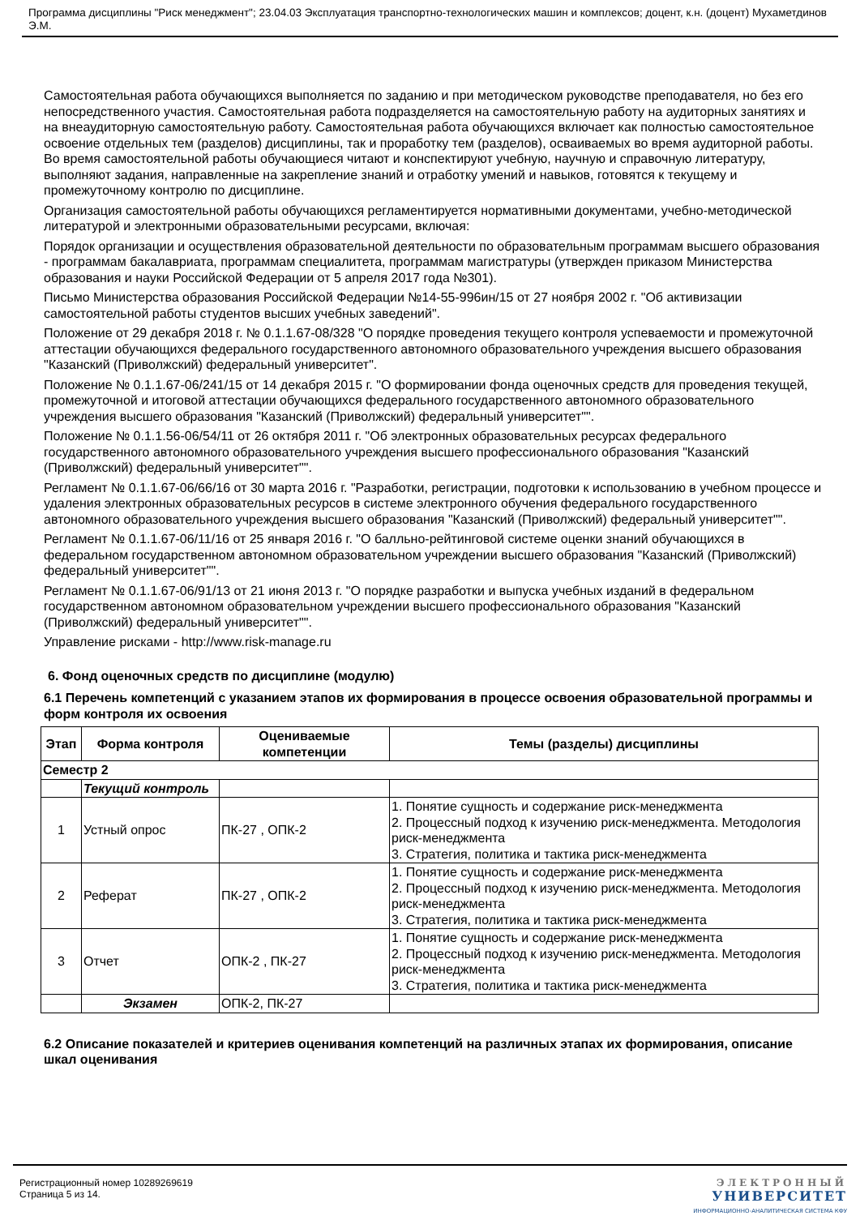Программа дисциплины "Риск менеджмент"; 23.04.03 Эксплуатация транспортно-технологических машин и комплексов; доцент, к.н. (доцент) Мухаметдинов Э.М.
Самостоятельная работа обучающихся выполняется по заданию и при методическом руководстве преподавателя, но без его непосредственного участия. Самостоятельная работа подразделяется на самостоятельную работу на аудиторных занятиях и на внеаудиторную самостоятельную работу. Самостоятельная работа обучающихся включает как полностью самостоятельное освоение отдельных тем (разделов) дисциплины, так и проработку тем (разделов), осваиваемых во время аудиторной работы. Во время самостоятельной работы обучающиеся читают и конспектируют учебную, научную и справочную литературу, выполняют задания, направленные на закрепление знаний и отработку умений и навыков, готовятся к текущему и промежуточному контролю по дисциплине.
Организация самостоятельной работы обучающихся регламентируется нормативными документами, учебно-методической литературой и электронными образовательными ресурсами, включая:
Порядок организации и осуществления образовательной деятельности по образовательным программам высшего образования - программам бакалавриата, программам специалитета, программам магистратуры (утвержден приказом Министерства образования и науки Российской Федерации от 5 апреля 2017 года №301).
Письмо Министерства образования Российской Федерации №14-55-996ин/15 от 27 ноября 2002 г. "Об активизации самостоятельной работы студентов высших учебных заведений".
Положение от 29 декабря 2018 г. № 0.1.1.67-08/328 "О порядке проведения текущего контроля успеваемости и промежуточной аттестации обучающихся федерального государственного автономного образовательного учреждения высшего образования "Казанский (Приволжский) федеральный университет".
Положение № 0.1.1.67-06/241/15 от 14 декабря 2015 г. "О формировании фонда оценочных средств для проведения текущей, промежуточной и итоговой аттестации обучающихся федерального государственного автономного образовательного учреждения высшего образования "Казанский (Приволжский) федеральный университет"".
Положение № 0.1.1.56-06/54/11 от 26 октября 2011 г. "Об электронных образовательных ресурсах федерального государственного автономного образовательного учреждения высшего профессионального образования "Казанский (Приволжский) федеральный университет"".
Регламент № 0.1.1.67-06/66/16 от 30 марта 2016 г. "Разработки, регистрации, подготовки к использованию в учебном процессе и удаления электронных образовательных ресурсов в системе электронного обучения федерального государственного автономного образовательного учреждения высшего образования "Казанский (Приволжский) федеральный университет"".
Регламент № 0.1.1.67-06/11/16 от 25 января 2016 г. "О балльно-рейтинговой системе оценки знаний обучающихся в федеральном государственном автономном образовательном учреждении высшего образования "Казанский (Приволжский) федеральный университет"".
Регламент № 0.1.1.67-06/91/13 от 21 июня 2013 г. "О порядке разработки и выпуска учебных изданий в федеральном государственном автономном образовательном учреждении высшего профессионального образования "Казанский (Приволжский) федеральный университет"".
Управление рисками - http://www.risk-manage.ru
6. Фонд оценочных средств по дисциплине (модулю)
6.1 Перечень компетенций с указанием этапов их формирования в процессе освоения образовательной программы и форм контроля их освоения
| Этап | Форма контроля | Оцениваемые компетенции | Темы (разделы) дисциплины |
| --- | --- | --- | --- |
| Семестр 2 | | | |
| | Текущий контроль | | |
| 1 | Устный опрос | ПК-27 , ОПК-2 | 1. Понятие сущность и содержание риск-менеджмента 2. Процессный подход к изучению риск-менеджмента. Методология риск-менеджмента 3. Стратегия, политика и тактика риск-менеджмента |
| 2 | Реферат | ПК-27 , ОПК-2 | 1. Понятие сущность и содержание риск-менеджмента 2. Процессный подход к изучению риск-менеджмента. Методология риск-менеджмента 3. Стратегия, политика и тактика риск-менеджмента |
| 3 | Отчет | ОПК-2 , ПК-27 | 1. Понятие сущность и содержание риск-менеджмента 2. Процессный подход к изучению риск-менеджмента. Методология риск-менеджмента 3. Стратегия, политика и тактика риск-менеджмента |
| | Экзамен | ОПК-2, ПК-27 | |
6.2 Описание показателей и критериев оценивания компетенций на различных этапах их формирования, описание шкал оценивания
Регистрационный номер 10289269619
Страница 5 из 14.
ЭЛЕКТРОННЫЙ
УНИВЕРСИТЕТ
ИНФОРМАЦИОННО-АНАЛИТИЧЕСКАЯ СИСТЕМА КФУ